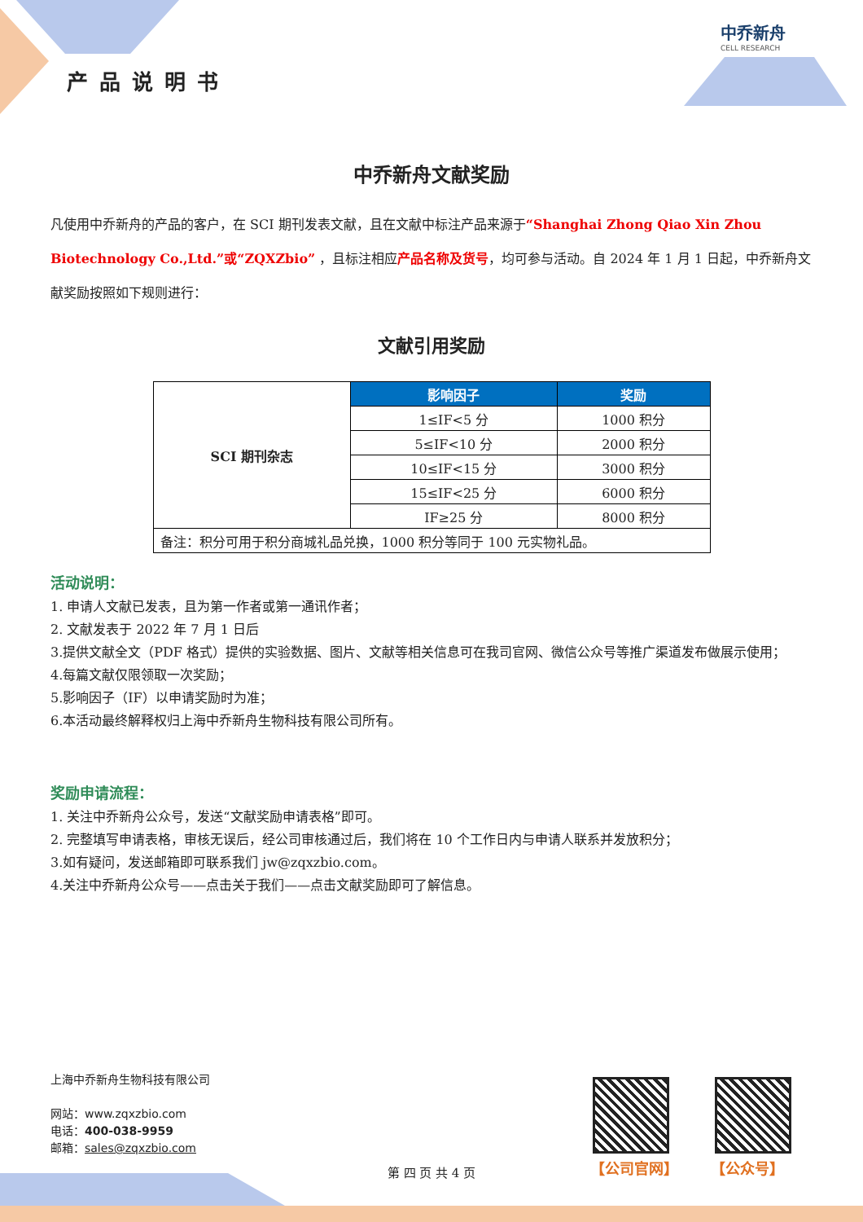产品说明书
中乔新舟
CELL RESEARCH
中乔新舟文献奖励
凡使用中乔新舟的产品的客户，在 SCI 期刊发表文献，且在文献中标注产品来源于“Shanghai Zhong Qiao Xin Zhou Biotechnology Co.,Ltd.”或“ZQXZbio” ，且标注相应产品名称及货号，均可参与活动。自 2024 年 1 月 1 日起，中乔新舟文献奖励按照如下规则进行：
文献引用奖励
| SCI 期刊杂志 | 影响因子 | 奖励 |
| | 1≤IF<5 分 | 1000 积分 |
| | 5≤IF<10 分 | 2000 积分 |
| | 10≤IF<15 分 | 3000 积分 |
| | 15≤IF<25 分 | 6000 积分 |
| | IF≥25 分 | 8000 积分 |
| 备注：积分可用于积分商城礼品兑换，1000 积分等同于 100 元实物礼品。 | | |
活动说明：
1. 申请人文献已发表，且为第一作者或第一通讯作者；
2. 文献发表于 2022 年 7 月 1 日后
3.提供文献全文（PDF 格式）提供的实验数据、图片、文献等相关信息可在我司官网、微信公众号等推广渠道发布做展示使用；
4.每篇文献仅限领取一次奖励；
5.影响因子（IF）以申请奖励时为准；
6.本活动最终解释权归上海中乔新舟生物科技有限公司所有。
奖励申请流程：
1. 关注中乔新舟公众号，发送“文献奖励申请表格”即可。
2. 完整填写申请表格，审核无误后，经公司审核通过后，我们将在 10 个工作日内与申请人联系并发放积分；
3.如有疑问，发送邮箱即可联系我们 jw@zqxzbio.com。
4.关注中乔新舟公众号——点击关于我们——点击文献奖励即可了解信息。
上海中乔新舟生物科技有限公司
网站：www.zqxzbio.com
电话：400-038-9959
邮箱：sales@zqxzbio.com
【公司官网】 【公众号】
第 四 页 共 4 页